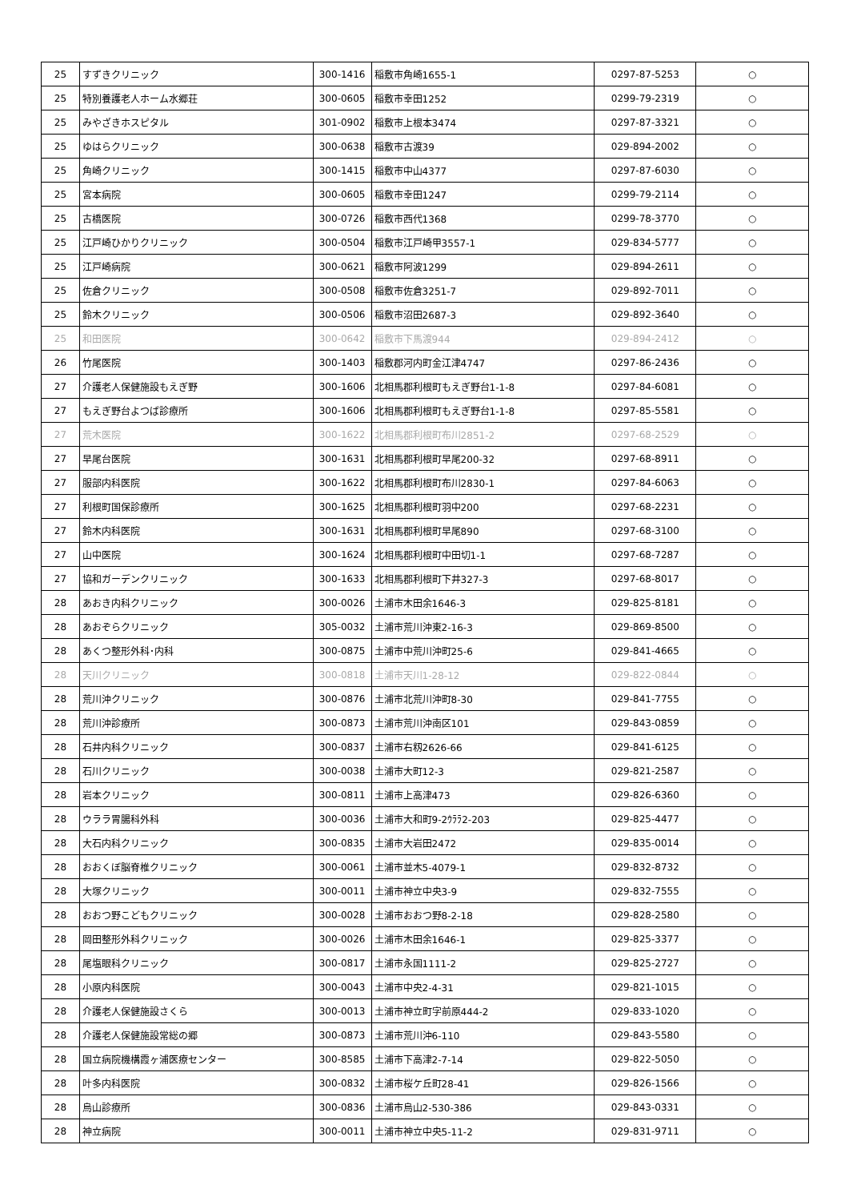| 25 | すずきクリニック | 300-1416 | 稲敷市角崎1655-1 | 0297-87-5253 | ○ |
| 25 | 特別養護老人ホーム水郷荘 | 300-0605 | 稲敷市幸田1252 | 0299-79-2319 | ○ |
| 25 | みやざきホスピタル | 301-0902 | 稲敷市上根本3474 | 0297-87-3321 | ○ |
| 25 | ゆはらクリニック | 300-0638 | 稲敷市古渡39 | 029-894-2002 | ○ |
| 25 | 角崎クリニック | 300-1415 | 稲敷市中山4377 | 0297-87-6030 | ○ |
| 25 | 宮本病院 | 300-0605 | 稲敷市幸田1247 | 0299-79-2114 | ○ |
| 25 | 古橋医院 | 300-0726 | 稲敷市西代1368 | 0299-78-3770 | ○ |
| 25 | 江戸崎ひかりクリニック | 300-0504 | 稲敷市江戸崎甲3557-1 | 029-834-5777 | ○ |
| 25 | 江戸崎病院 | 300-0621 | 稲敷市阿波1299 | 029-894-2611 | ○ |
| 25 | 佐倉クリニック | 300-0508 | 稲敷市佐倉3251-7 | 029-892-7011 | ○ |
| 25 | 鈴木クリニック | 300-0506 | 稲敷市沼田2687-3 | 029-892-3640 | ○ |
| 25 | 和田医院 | 300-0642 | 稲敷市下馬渡944 | 029-894-2412 | ○ |
| 26 | 竹尾医院 | 300-1403 | 稲敷郡河内町金江津4747 | 0297-86-2436 | ○ |
| 27 | 介護老人保健施設もえぎ野 | 300-1606 | 北相馬郡利根町もえぎ野台1-1-8 | 0297-84-6081 | ○ |
| 27 | もえぎ野台よつば診療所 | 300-1606 | 北相馬郡利根町もえぎ野台1-1-8 | 0297-85-5581 | ○ |
| 27 | 荒木医院 | 300-1622 | 北相馬郡利根町布川2851-2 | 0297-68-2529 | ○ |
| 27 | 早尾台医院 | 300-1631 | 北相馬郡利根町早尾200-32 | 0297-68-8911 | ○ |
| 27 | 服部内科医院 | 300-1622 | 北相馬郡利根町布川2830-1 | 0297-84-6063 | ○ |
| 27 | 利根町国保診療所 | 300-1625 | 北相馬郡利根町羽中200 | 0297-68-2231 | ○ |
| 27 | 鈴木内科医院 | 300-1631 | 北相馬郡利根町早尾890 | 0297-68-3100 | ○ |
| 27 | 山中医院 | 300-1624 | 北相馬郡利根町中田切1-1 | 0297-68-7287 | ○ |
| 27 | 協和ガーデンクリニック | 300-1633 | 北相馬郡利根町下井327-3 | 0297-68-8017 | ○ |
| 28 | あおき内科クリニック | 300-0026 | 土浦市木田余1646-3 | 029-825-8181 | ○ |
| 28 | あおぞらクリニック | 305-0032 | 土浦市荒川沖東2-16-3 | 029-869-8500 | ○ |
| 28 | あくつ整形外科･内科 | 300-0875 | 土浦市中荒川沖町25-6 | 029-841-4665 | ○ |
| 28 | 天川クリニック | 300-0818 | 土浦市天川1-28-12 | 029-822-0844 | ○ |
| 28 | 荒川沖クリニック | 300-0876 | 土浦市北荒川沖町8-30 | 029-841-7755 | ○ |
| 28 | 荒川沖診療所 | 300-0873 | 土浦市荒川沖南区101 | 029-843-0859 | ○ |
| 28 | 石井内科クリニック | 300-0837 | 土浦市右籾2626-66 | 029-841-6125 | ○ |
| 28 | 石川クリニック | 300-0038 | 土浦市大町12-3 | 029-821-2587 | ○ |
| 28 | 岩本クリニック | 300-0811 | 土浦市上高津473 | 029-826-6360 | ○ |
| 28 | ウララ胃腸科外科 | 300-0036 | 土浦市大和町9-2ｳﾗﾗ2-203 | 029-825-4477 | ○ |
| 28 | 大石内科クリニック | 300-0835 | 土浦市大岩田2472 | 029-835-0014 | ○ |
| 28 | おおくぼ脳脊椎クリニック | 300-0061 | 土浦市並木5-4079-1 | 029-832-8732 | ○ |
| 28 | 大塚クリニック | 300-0011 | 土浦市神立中央3-9 | 029-832-7555 | ○ |
| 28 | おおつ野こどもクリニック | 300-0028 | 土浦市おおつ野8-2-18 | 029-828-2580 | ○ |
| 28 | 岡田整形外科クリニック | 300-0026 | 土浦市木田余1646-1 | 029-825-3377 | ○ |
| 28 | 尾塩眼科クリニック | 300-0817 | 土浦市永国1111-2 | 029-825-2727 | ○ |
| 28 | 小原内科医院 | 300-0043 | 土浦市中央2-4-31 | 029-821-1015 | ○ |
| 28 | 介護老人保健施設さくら | 300-0013 | 土浦市神立町字前原444-2 | 029-833-1020 | ○ |
| 28 | 介護老人保健施設常総の郷 | 300-0873 | 土浦市荒川沖6-110 | 029-843-5580 | ○ |
| 28 | 国立病院機構霞ヶ浦医療センター | 300-8585 | 土浦市下高津2-7-14 | 029-822-5050 | ○ |
| 28 | 叶多内科医院 | 300-0832 | 土浦市桜ケ丘町28-41 | 029-826-1566 | ○ |
| 28 | 烏山診療所 | 300-0836 | 土浦市烏山2-530-386 | 029-843-0331 | ○ |
| 28 | 神立病院 | 300-0011 | 土浦市神立中央5-11-2 | 029-831-9711 | ○ |